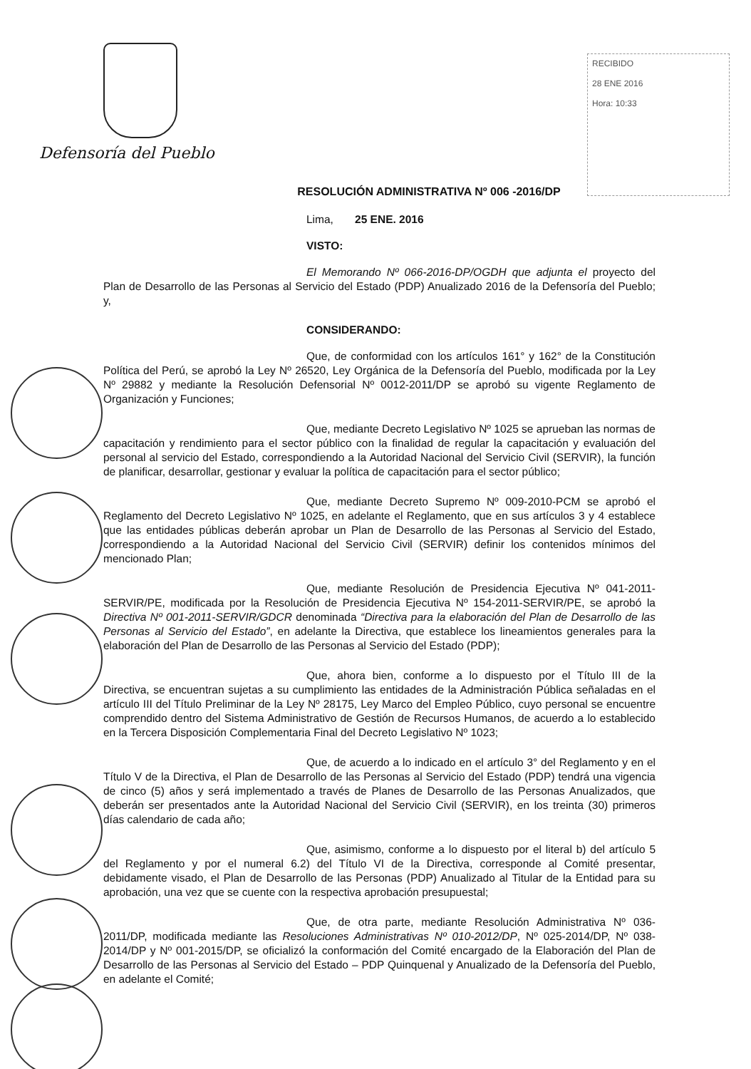Defensoría del Pueblo
RECIBIDO
28 ENE 2016
Hora: 10:33
RESOLUCIÓN ADMINISTRATIVA Nº 006 -2016/DP
Lima, 25 ENE. 2016
VISTO:
El Memorando Nº 066-2016-DP/OGDH que adjunta el proyecto del Plan de Desarrollo de las Personas al Servicio del Estado (PDP) Anualizado 2016 de la Defensoría del Pueblo; y,
CONSIDERANDO:
Que, de conformidad con los artículos 161° y 162° de la Constitución Política del Perú, se aprobó la Ley Nº 26520, Ley Orgánica de la Defensoría del Pueblo, modificada por la Ley Nº 29882 y mediante la Resolución Defensorial Nº 0012-2011/DP se aprobó su vigente Reglamento de Organización y Funciones;
Que, mediante Decreto Legislativo Nº 1025 se aprueban las normas de capacitación y rendimiento para el sector público con la finalidad de regular la capacitación y evaluación del personal al servicio del Estado, correspondiendo a la Autoridad Nacional del Servicio Civil (SERVIR), la función de planificar, desarrollar, gestionar y evaluar la política de capacitación para el sector público;
Que, mediante Decreto Supremo Nº 009-2010-PCM se aprobó el Reglamento del Decreto Legislativo Nº 1025, en adelante el Reglamento, que en sus artículos 3 y 4 establece que las entidades públicas deberán aprobar un Plan de Desarrollo de las Personas al Servicio del Estado, correspondiendo a la Autoridad Nacional del Servicio Civil (SERVIR) definir los contenidos mínimos del mencionado Plan;
Que, mediante Resolución de Presidencia Ejecutiva Nº 041-2011-SERVIR/PE, modificada por la Resolución de Presidencia Ejecutiva Nº 154-2011-SERVIR/PE, se aprobó la Directiva Nº 001-2011-SERVIR/GDCR denominada “Directiva para la elaboración del Plan de Desarrollo de las Personas al Servicio del Estado”, en adelante la Directiva, que establece los lineamientos generales para la elaboración del Plan de Desarrollo de las Personas al Servicio del Estado (PDP);
Que, ahora bien, conforme a lo dispuesto por el Título III de la Directiva, se encuentran sujetas a su cumplimiento las entidades de la Administración Pública señaladas en el artículo III del Título Preliminar de la Ley Nº 28175, Ley Marco del Empleo Público, cuyo personal se encuentre comprendido dentro del Sistema Administrativo de Gestión de Recursos Humanos, de acuerdo a lo establecido en la Tercera Disposición Complementaria Final del Decreto Legislativo Nº 1023;
Que, de acuerdo a lo indicado en el artículo 3° del Reglamento y en el Título V de la Directiva, el Plan de Desarrollo de las Personas al Servicio del Estado (PDP) tendrá una vigencia de cinco (5) años y será implementado a través de Planes de Desarrollo de las Personas Anualizados, que deberán ser presentados ante la Autoridad Nacional del Servicio Civil (SERVIR), en los treinta (30) primeros días calendario de cada año;
Que, asimismo, conforme a lo dispuesto por el literal b) del artículo 5 del Reglamento y por el numeral 6.2) del Título VI de la Directiva, corresponde al Comité presentar, debidamente visado, el Plan de Desarrollo de las Personas (PDP) Anualizado al Titular de la Entidad para su aprobación, una vez que se cuente con la respectiva aprobación presupuestal;
Que, de otra parte, mediante Resolución Administrativa Nº 036-2011/DP, modificada mediante las Resoluciones Administrativas Nº 010-2012/DP, Nº 025-2014/DP, Nº 038-2014/DP y Nº 001-2015/DP, se oficializó la conformación del Comité encargado de la Elaboración del Plan de Desarrollo de las Personas al Servicio del Estado – PDP Quinquenal y Anualizado de la Defensoría del Pueblo, en adelante el Comité;